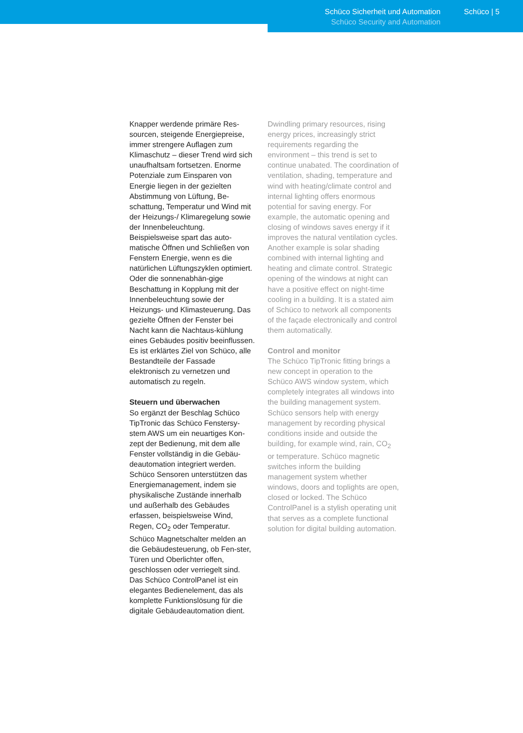Schüco Sicherheit und Automation
Schüco Security and Automation
Schüco | 5
Knapper werdende primäre Res-sourcen, steigende Energiepreise, immer strengere Auflagen zum Klimaschutz – dieser Trend wird sich unaufhaltsam fortsetzen. Enorme Potenziale zum Einsparen von Energie liegen in der gezielten Abstimmung von Lüftung, Be-schattung, Temperatur und Wind mit der Heizungs-/ Klimaregelung sowie der Innenbeleuchtung. Beispielsweise spart das auto-matische Öffnen und Schließen von Fenstern Energie, wenn es die natürlichen Lüftungszyklen optimiert. Oder die sonnenabhän-gige Beschattung in Kopplung mit der Innenbeleuchtung sowie der Heizungs- und Klimasteuerung. Das gezielte Öffnen der Fenster bei Nacht kann die Nachtaus-kühlung eines Gebäudes positiv beeinflussen. Es ist erklärtes Ziel von Schüco, alle Bestandteile der Fassade elektronisch zu vernetzen und automatisch zu regeln.
Steuern und überwachen
So ergänzt der Beschlag Schüco TipTronic das Schüco Fenstersy-stem AWS um ein neuartiges Kon-zept der Bedienung, mit dem alle Fenster vollständig in die Gebäu-deautomation integriert werden. Schüco Sensoren unterstützen das Energiemanagement, indem sie physikalische Zustände innerhalb und außerhalb des Gebäudes erfassen, beispielsweise Wind, Regen, CO<sub>2</sub> oder Temperatur. Schüco Magnetschalter melden an die Gebäudesteuerung, ob Fen-ster, Türen und Oberlichter offen, geschlossen oder verriegelt sind. Das Schüco ControlPanel ist ein elegantes Bedienelement, das als komplette Funktionslösung für die digitale Gebäudeautomation dient.
Dwindling primary resources, rising energy prices, increasingly strict requirements regarding the environment – this trend is set to continue unabated. The coordination of ventilation, shading, temperature and wind with heating/climate control and internal lighting offers enormous potential for saving energy. For example, the automatic opening and closing of windows saves energy if it improves the natural ventilation cycles. Another example is solar shading combined with internal lighting and heating and climate control. Strategic opening of the windows at night can have a positive effect on night-time cooling in a building. It is a stated aim of Schüco to network all components of the façade electronically and control them automatically.
Control and monitor
The Schüco TipTronic fitting brings a new concept in operation to the Schüco AWS window system, which completely integrates all windows into the building management system. Schüco sensors help with energy management by recording physical conditions inside and outside the building, for example wind, rain, CO<sub>2</sub> or temperature. Schüco magnetic switches inform the building management system whether windows, doors and toplights are open, closed or locked. The Schüco ControlPanel is a stylish operating unit that serves as a complete functional solution for digital building automation.